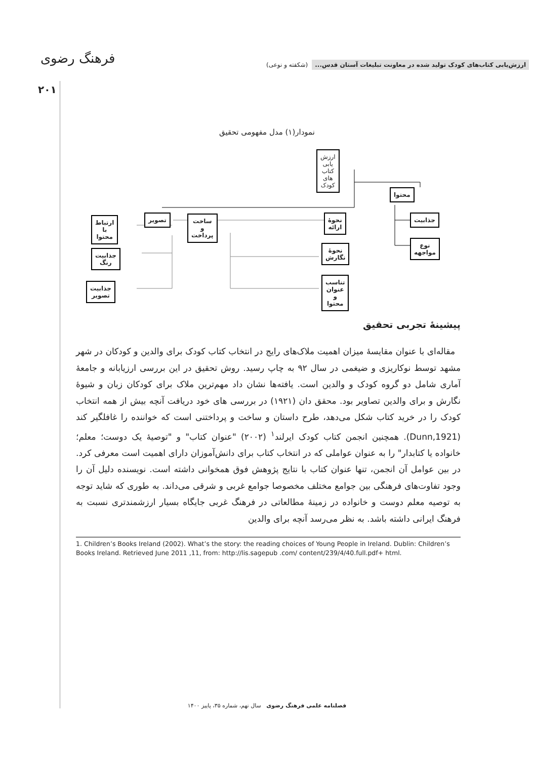ارزش‌یابی کتاب‌های کودک تولید شده در معاونت تبلیغات آستان قدس... (شکفته و نوعی)
فرهنگ رضوی
۲۰۱
نمودار(۱) مدل مفهومی تحقیق
ارزش یابی کتاب های کودک
محتوا
جذابیت
نوع مواجهه
نحوهٔ ارائه
نحوهٔ نگارش
تناسب عنوان
و محتوا
ساخت و پرداخت
تصویر
ارتباط با محتوا
جذابیت رنگ
جذابیت تصویر
پیشینهٔ تجربی تحقیق
مقاله‌ای با عنوان مقایسهٔ میزان اهمیت ملاک‌های رایج در انتخاب کتاب کودک برای والدین و کودکان در شهر مشهد توسط نوکاریزی و ضیغمی در سال ۹۲ به چاپ رسید. روش تحقیق در این بررسی ارزیابانه و جامعهٔ آماری شامل دو گروه کودک و والدین است. یافته‌ها نشان داد مهم‌ترین ملاک برای کودکان زبان و شیوهٔ نگارش و برای والدین تصاویر بود. محقق دان (۱۹۲۱) در بررسی های خود دریافت آنچه بیش از همه انتخاب کودک را در خرید کتاب شکل می‌دهد، طرح داستان و ساخت و پرداختنی است که خواننده را غافلگیر کند (Dunn,1921). همچنین انجمن کتاب کودک ایرلند<sup>۱</sup> (۲۰۰۲) "عنوان کتاب" و "توصیهٔ یک دوست؛ معلم؛ خانواده یا کتابدار" را به عنوان عواملی که در انتخاب کتاب برای دانش‌آموزان دارای اهمیت است معرفی کرد. در بین عوامل آن انجمن، تنها عنوان کتاب با نتایج پژوهش فوق همخوانی داشته است. نویسنده دلیل آن را وجود تفاوت‌های فرهنگی بین جوامع مختلف مخصوصا جوامع غربی و شرقی می‌داند. به طوری که شاید توجه به توصیه معلم دوست و خانواده در زمینهٔ مطالعاتی در فرهنگ غربی جایگاه بسیار ارزشمندتری نسبت به فرهنگ ایرانی داشته باشد. به نظر می‌رسد آنچه برای والدین
1. Children’s Books Ireland (2002). What’s the story: the reading choices of Young People in Ireland. Dublin: Children’s Books Ireland. Retrieved June 2011 ,11, from: http://lis.sagepub .com/ content/239/4/40.full.pdf+ html.
فصلنامه علمی فرهنگ رضوی سال نهم، شماره ۳۵، پاییز ۱۴۰۰